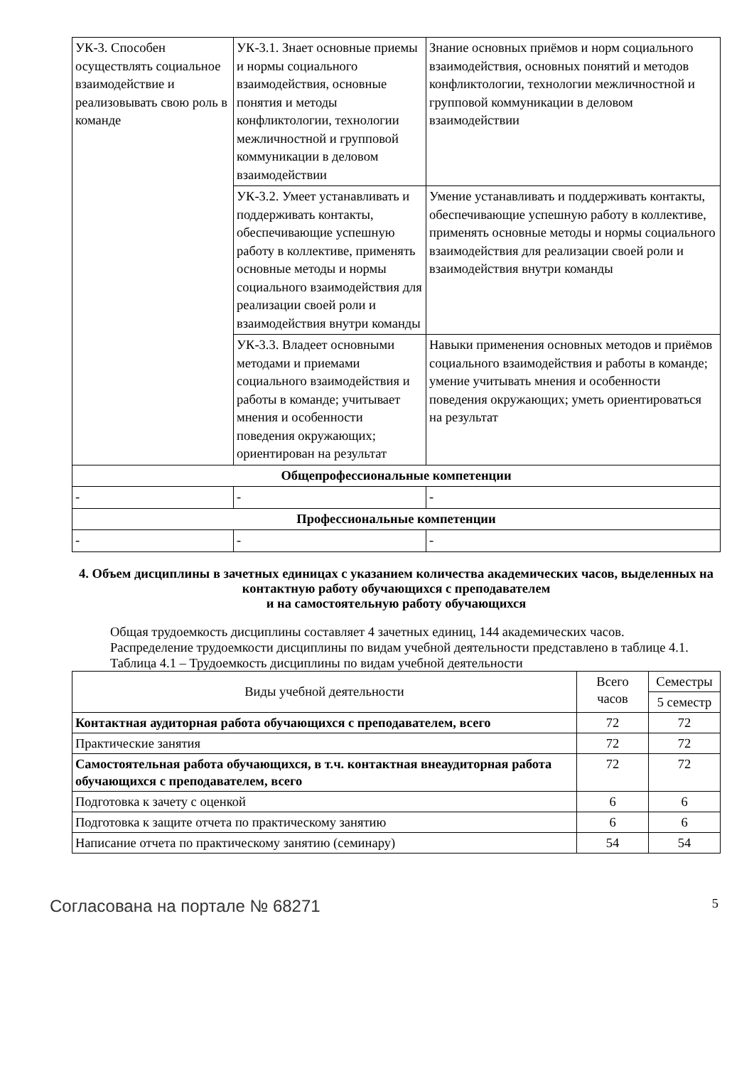| УК-3. Способен осуществлять социальное взаимодействие и реализовывать свою роль в команде | УК-3.1. Знает основные приемы и нормы социального взаимодействия, основные понятия и методы конфликтологии, технологии межличностной и групповой коммуникации в деловом взаимодействии | Знание основных приёмов и норм социального взаимодействия, основных понятий и методов конфликтологии, технологии межличностной и групповой коммуникации в деловом взаимодействии |
| | УК-3.2. Умеет устанавливать и поддерживать контакты, обеспечивающие успешную работу в коллективе, применять основные методы и нормы социального взаимодействия для реализации своей роли и взаимодействия внутри команды | Умение устанавливать и поддерживать контакты, обеспечивающие успешную работу в коллективе, применять основные методы и нормы социального взаимодействия для реализации своей роли и взаимодействия внутри команды |
| | УК-3.3. Владеет основными методами и приемами социального взаимодействия и работы в команде; учитывает мнения и особенности поведения окружающих; ориентирован на результат | Навыки применения основных методов и приёмов социального взаимодействия и работы в команде; умение учитывать мнения и особенности поведения окружающих; уметь ориентироваться на результат |
| Общепрофессиональные компетенции | | |
| - | - | - |
| Профессиональные компетенции | | |
| - | - | - |
4. Объем дисциплины в зачетных единицах с указанием количества академических часов, выделенных на контактную работу обучающихся с преподавателем
и на самостоятельную работу обучающихся
Общая трудоемкость дисциплины составляет 4 зачетных единиц, 144 академических часов.
Распределение трудоемкости дисциплины по видам учебной деятельности представлено в таблице 4.1.
Таблица 4.1 – Трудоемкость дисциплины по видам учебной деятельности
| Виды учебной деятельности | Всего часов | Семестры |
| | | 5 семестр |
| Контактная аудиторная работа обучающихся с преподавателем, всего | 72 | 72 |
| Практические занятия | 72 | 72 |
| Самостоятельная работа обучающихся, в т.ч. контактная внеаудиторная работа обучающихся с преподавателем, всего | 72 | 72 |
| Подготовка к зачету с оценкой | 6 | 6 |
| Подготовка к защите отчета по практическому занятию | 6 | 6 |
| Написание отчета по практическому занятию (семинару) | 54 | 54 |
Согласована на портале № 68271 5